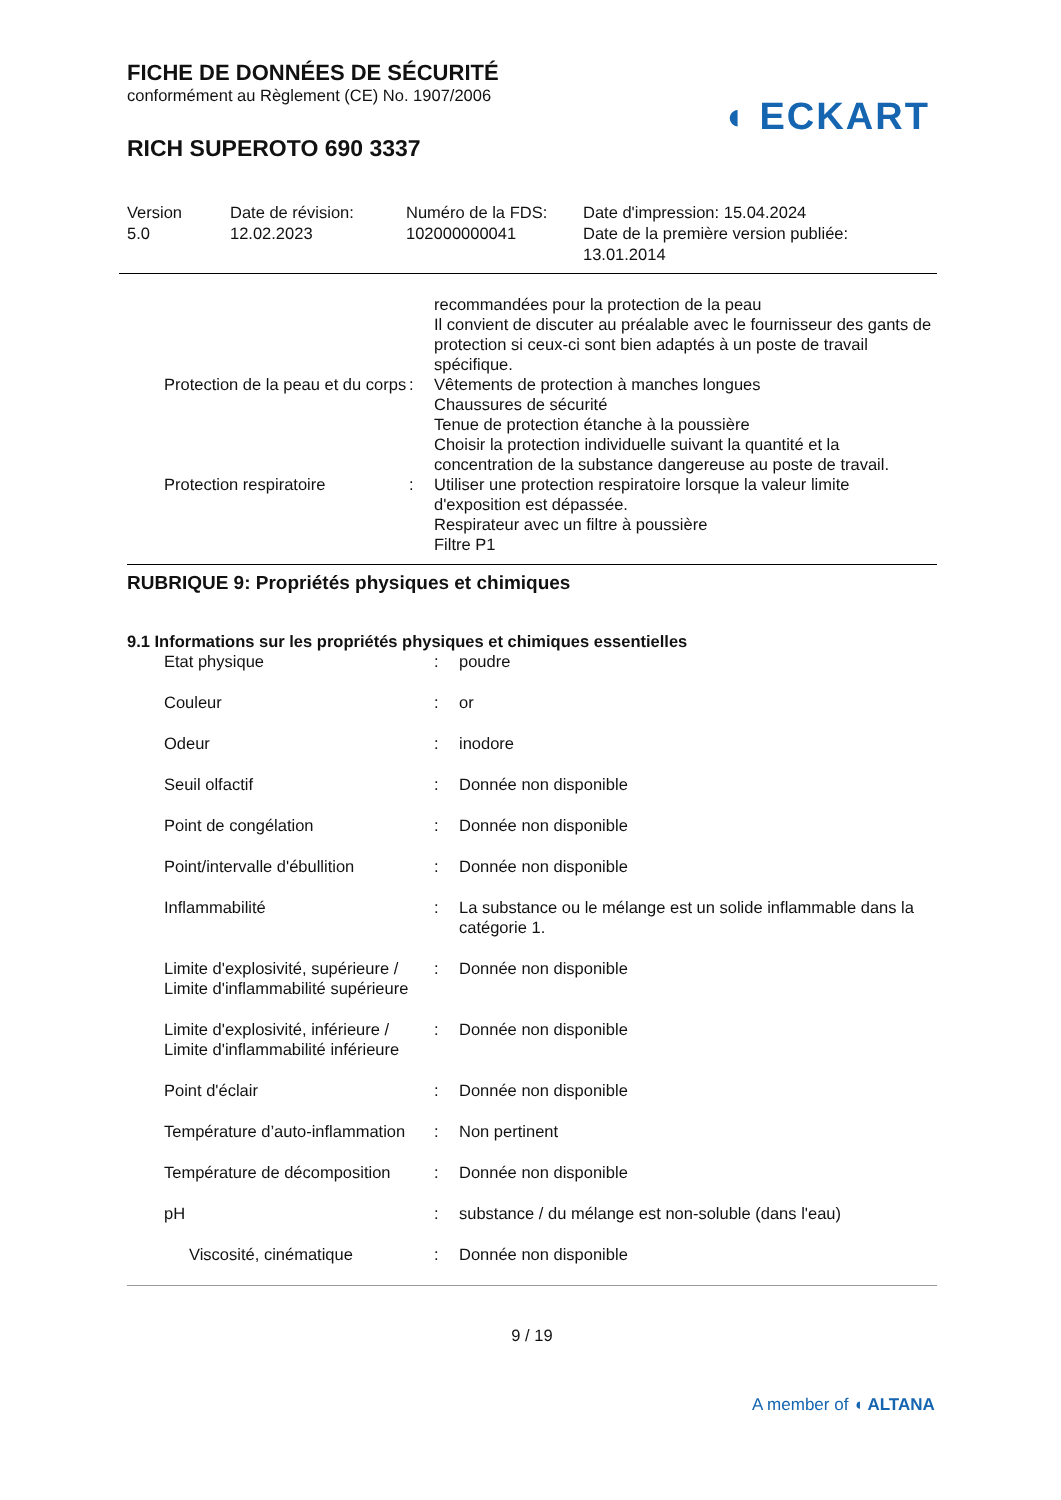◖ ECKART
FICHE DE DONNÉES DE SÉCURITÉ
conformément au Règlement (CE) No. 1907/2006
RICH SUPEROTO 690 3337
Version
5.0
Date de révision:
12.02.2023
Numéro de la FDS:
102000000041
Date d'impression: 15.04.2024
Date de la première version publiée:
13.01.2014
| | | recommandées pour la protection de la peau Il convient de discuter au préalable avec le fournisseur des gants de protection si ceux-ci sont bien adaptés à un poste de travail spécifique. |
| Protection de la peau et du corps | : | Vêtements de protection à manches longues Chaussures de sécurité Tenue de protection étanche à la poussière Choisir la protection individuelle suivant la quantité et la concentration de la substance dangereuse au poste de travail. |
| Protection respiratoire | : | Utiliser une protection respiratoire lorsque la valeur limite d'exposition est dépassée. Respirateur avec un filtre à poussière Filtre P1 |
RUBRIQUE 9: Propriétés physiques et chimiques
9.1 Informations sur les propriétés physiques et chimiques essentielles
| Etat physique | : | poudre |
| Couleur | : | or |
| Odeur | : | inodore |
| Seuil olfactif | : | Donnée non disponible |
| Point de congélation | : | Donnée non disponible |
| Point/intervalle d'ébullition | : | Donnée non disponible |
| Inflammabilité | : | La substance ou le mélange est un solide inflammable dans la catégorie 1. |
| Limite d'explosivité, supérieure / Limite d'inflammabilité supérieure | : | Donnée non disponible |
| Limite d'explosivité, inférieure / Limite d'inflammabilité inférieure | : | Donnée non disponible |
| Point d'éclair | : | Donnée non disponible |
| Température d’auto-inflammation | : | Non pertinent |
| Température de décomposition | : | Donnée non disponible |
| pH | : | substance / du mélange est non-soluble (dans l'eau) |
| Viscosité, cinématique | : | Donnée non disponible |
9 / 19
A member of ◖ ALTANA